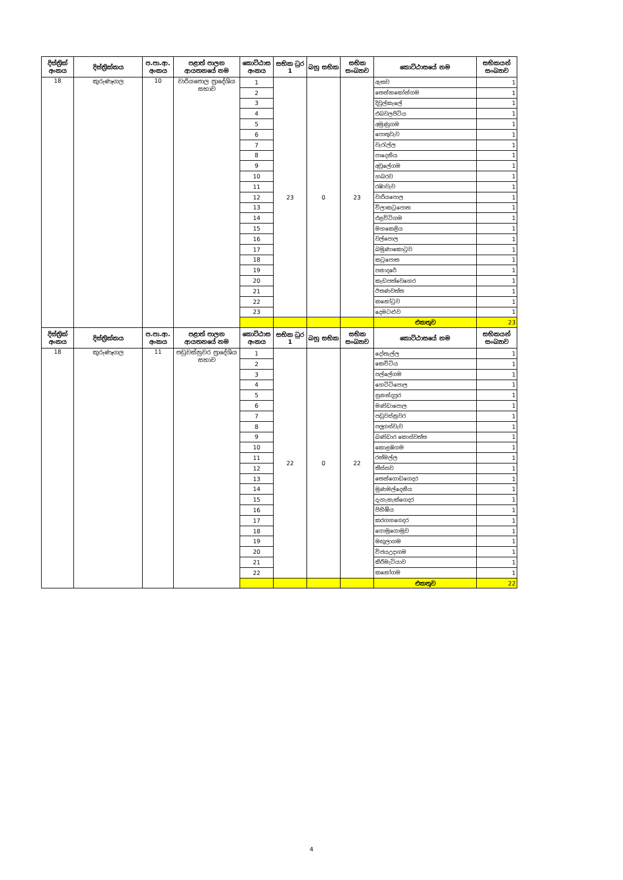| දිස්ත්‍රික් අංකය | දිස්ත්‍රික්කය | ප.පා.ආ. අංකය | පළාත් පාලන ආයතනයේ නම | කොට්ඨාස අංකය | සභික ධුර 1 | බහු සභික | සභික සංඛ්‍යාව | කොට්ඨාසයේ නම | සභිකයන් සංඛ්‍යාව |
| --- | --- | --- | --- | --- | --- | --- | --- | --- | --- |
| 18 | කුරුණෑගල | 10 | වාරියපොල ප්‍රාදේශිය සභාව | 1 | 23 | 0 | 23 | ඇතව | 1 |
| | | | | 2 | | | | තෙන්නකෝන්ගම | 1 |
| | | | | 3 | | | | දිවුල්කැලේ | 1 |
| | | | | 4 | | | | එබවලපිටිය | 1 |
| | | | | 5 | | | | අමුණුගම | 1 |
| | | | | 6 | | | | පොතුවැව | 1 |
| | | | | 7 | | | | වැරැල්ල | 1 |
| | | | | 8 | | | | පාදෙනිය | 1 |
| | | | | 9 | | | | අවුලේගම | 1 |
| | | | | 10 | | | | හබරව | 1 |
| | | | | 11 | | | | රඹාවැව | 1 |
| | | | | 12 | | | | වාරියපොල | 1 |
| | | | | 13 | | | | විලාකටුපොත | 1 |
| | | | | 14 | | | | එළවිටිගම | 1 |
| | | | | 15 | | | | මහකෙළිය | 1 |
| | | | | 16 | | | | වල්පොල | 1 |
| | | | | 17 | | | | බමුණාකොටුව | 1 |
| | | | | 18 | | | | කටුපොත | 1 |
| | | | | 19 | | | | පනාදරේ | 1 |
| | | | | 20 | | | | කැඩපත්වෙහෙර | 1 |
| | | | | 21 | | | | ඊතණවත්ත | 1 |
| | | | | 22 | | | | කනෝටුව | 1 |
| | | | | 23 | | | | දෙමටළුව | 1 |
| | | | | | | | | එකතුව | 23 |
| දිස්ත්‍රික් අංකය | දිස්ත්‍රික්කය | ප.පා.ආ. අංකය | පළාත් පාලන ආයතනයේ නම | කොට්ඨාස අංකය | සභික ධුර 1 | බහු සභික | සභික සංඛ්‍යාව | කොට්ඨාසයේ නම | සභිකයන් සංඛ්‍යාව |
| 18 | කුරුණෑගල | 11 | පඩුවස්නුවර ප්‍රාදේශිය සභාව | 1 | 22 | 0 | 22 | දෝතැල්ල | 1 |
| | | | | 2 | | | | කෙවිටිය | 1 |
| | | | | 3 | | | | පල්ලේගම | 1 |
| | | | | 4 | | | | හෙට්ටිපොල | 1 |
| | | | | 5 | | | | සුනන්දපුර | 1 |
| | | | | 6 | | | | මණ්ඩාපොල | 1 |
| | | | | 7 | | | | පඩුවස්නුවර | 1 |
| | | | | 8 | | | | පලුගස්වැව | 1 |
| | | | | 9 | | | | බණ්ඩාර කොස්වත්ත | 1 |
| | | | | 10 | | | | කොළඹගම | 1 |
| | | | | 11 | | | | රත්මල්ල | 1 |
| | | | | 12 | | | | තිස්සව | 1 |
| | | | | 13 | | | | තෙන්ගොඩගෙදර | 1 |
| | | | | 14 | | | | මුණමල්දෙනිය | 1 |
| | | | | 15 | | | | දැහැනැක්ගෙදර | 1 |
| | | | | 16 | | | | පිහිඹිය | 1 |
| | | | | 17 | | | | කරගහගෙදර | 1 |
| | | | | 18 | | | | ගොමුගොමුව | 1 |
| | | | | 19 | | | | මඟුලාගම | 1 |
| | | | | 20 | | | | විජයඋදාගම | 1 |
| | | | | 21 | | | | කිරිමැටියාව | 1 |
| | | | | 22 | | | | කනෝගම | 1 |
| | | | | | | | | එකතුව | 22 |
4